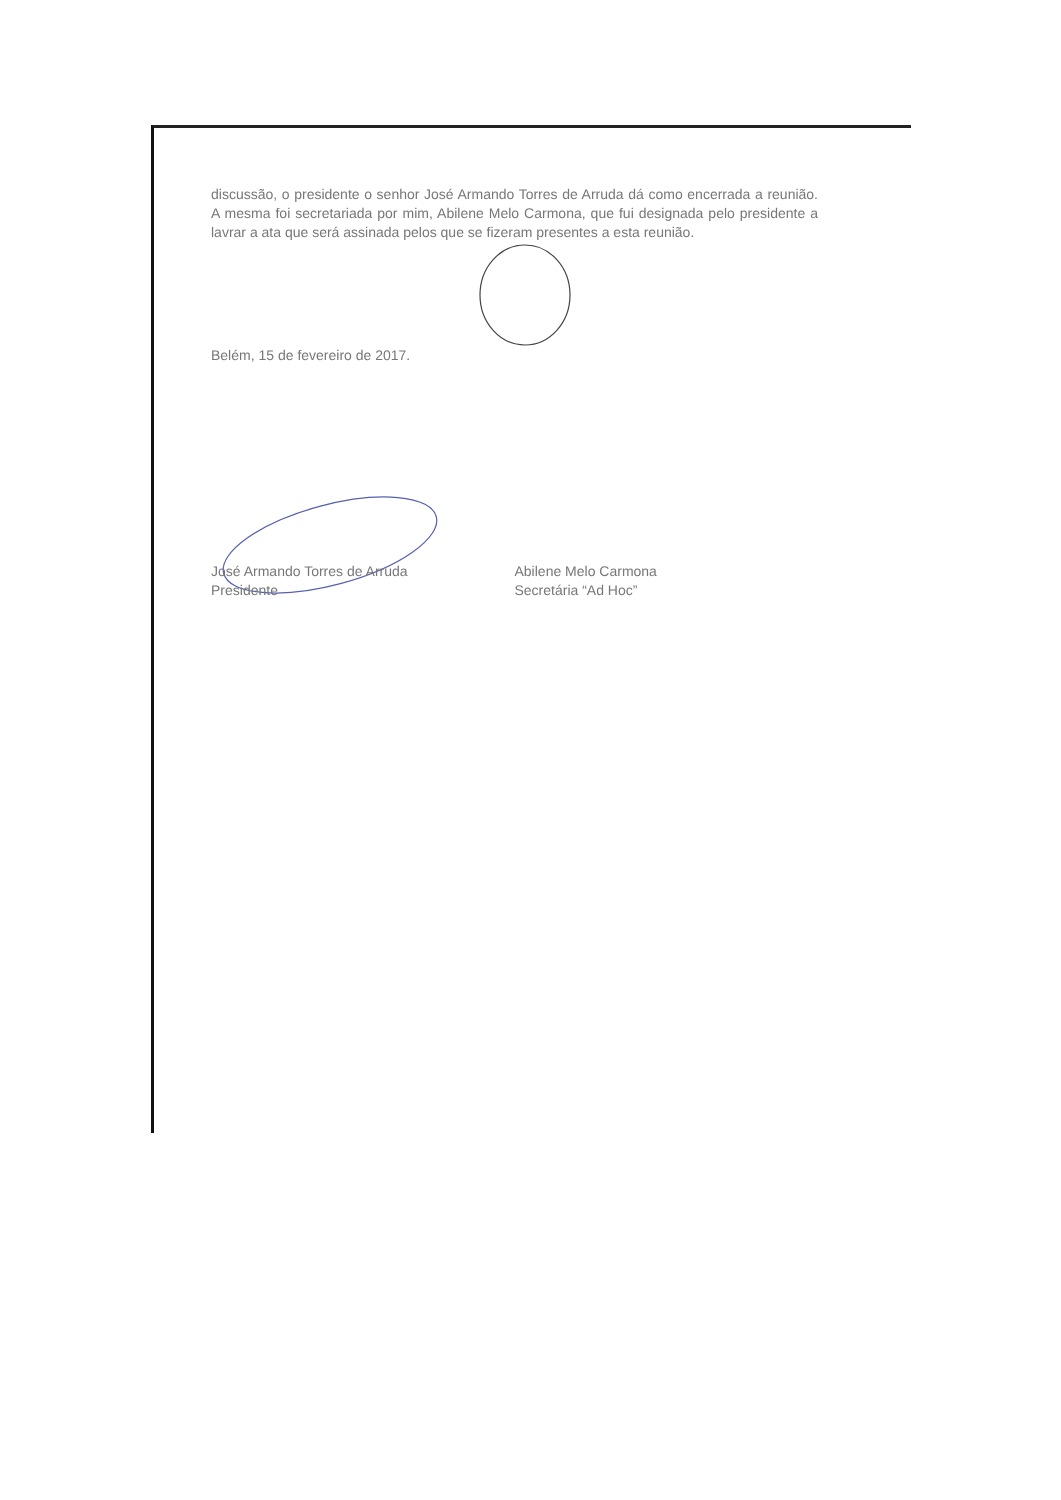discussão, o presidente o senhor José Armando Torres de Arruda dá como encerrada a reunião. A mesma foi secretariada por mim, Abilene Melo Carmona, que fui designada pelo presidente a lavrar a ata que será assinada pelos que se fizeram presentes a esta reunião.
Belém, 15 de fevereiro de 2017.
José Armando Torres de Arruda
Presidente
Abilene Melo Carmona
Secretária “Ad Hoc”